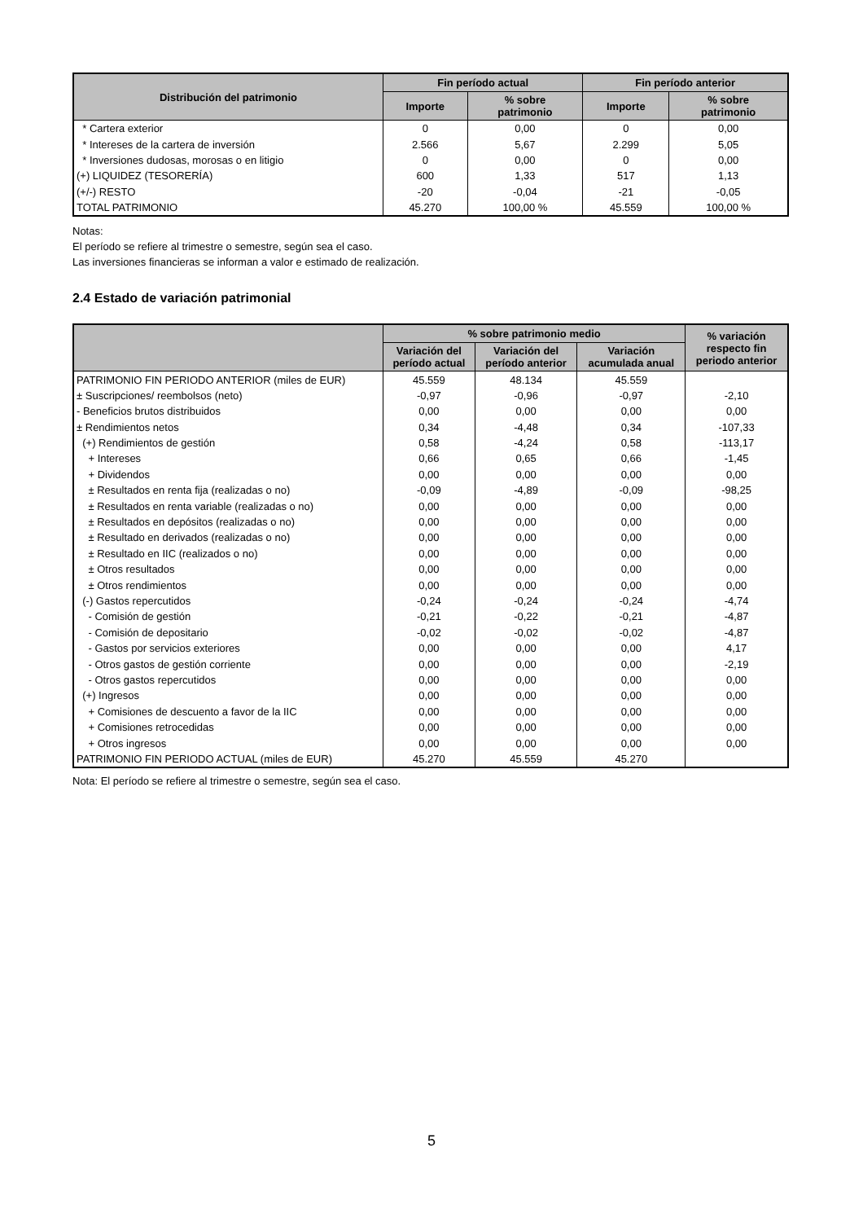| Distribución del patrimonio | Fin período actual | | Fin período anterior | |
| --- | --- | --- | --- | --- |
| | Importe | % sobre patrimonio | Importe | % sobre patrimonio |
| * Cartera exterior | 0 | 0,00 | 0 | 0,00 |
| * Intereses de la cartera de inversión | 2.566 | 5,67 | 2.299 | 5,05 |
| * Inversiones dudosas, morosas o en litigio | 0 | 0,00 | 0 | 0,00 |
| (+) LIQUIDEZ (TESORERÍA) | 600 | 1,33 | 517 | 1,13 |
| (+/-) RESTO | -20 | -0,04 | -21 | -0,05 |
| TOTAL PATRIMONIO | 45.270 | 100,00 % | 45.559 | 100,00 % |
Notas:
El período se refiere al trimestre o semestre, según sea el caso.
Las inversiones financieras se informan a valor e estimado de realización.
2.4 Estado de variación patrimonial
| | % sobre patrimonio medio | | | % variación respecto fin periodo anterior |
| --- | --- | --- | --- | --- |
| | Variación del período actual | Variación del período anterior | Variación acumulada anual | |
| PATRIMONIO FIN PERIODO ANTERIOR (miles de EUR) | 45.559 | 48.134 | 45.559 | |
| ± Suscripciones/ reembolsos (neto) | -0,97 | -0,96 | -0,97 | -2,10 |
| - Beneficios brutos distribuidos | 0,00 | 0,00 | 0,00 | 0,00 |
| ± Rendimientos netos | 0,34 | -4,48 | 0,34 | -107,33 |
| (+) Rendimientos de gestión | 0,58 | -4,24 | 0,58 | -113,17 |
| + Intereses | 0,66 | 0,65 | 0,66 | -1,45 |
| + Dividendos | 0,00 | 0,00 | 0,00 | 0,00 |
| ± Resultados en renta fija (realizadas o no) | -0,09 | -4,89 | -0,09 | -98,25 |
| ± Resultados en renta variable (realizadas o no) | 0,00 | 0,00 | 0,00 | 0,00 |
| ± Resultados en depósitos (realizadas o no) | 0,00 | 0,00 | 0,00 | 0,00 |
| ± Resultado en derivados (realizadas o no) | 0,00 | 0,00 | 0,00 | 0,00 |
| ± Resultado en IIC (realizados o no) | 0,00 | 0,00 | 0,00 | 0,00 |
| ± Otros resultados | 0,00 | 0,00 | 0,00 | 0,00 |
| ± Otros rendimientos | 0,00 | 0,00 | 0,00 | 0,00 |
| (-) Gastos repercutidos | -0,24 | -0,24 | -0,24 | -4,74 |
| - Comisión de gestión | -0,21 | -0,22 | -0,21 | -4,87 |
| - Comisión de depositario | -0,02 | -0,02 | -0,02 | -4,87 |
| - Gastos por servicios exteriores | 0,00 | 0,00 | 0,00 | 4,17 |
| - Otros gastos de gestión corriente | 0,00 | 0,00 | 0,00 | -2,19 |
| - Otros gastos repercutidos | 0,00 | 0,00 | 0,00 | 0,00 |
| (+) Ingresos | 0,00 | 0,00 | 0,00 | 0,00 |
| + Comisiones de descuento a favor de la IIC | 0,00 | 0,00 | 0,00 | 0,00 |
| + Comisiones retrocedidas | 0,00 | 0,00 | 0,00 | 0,00 |
| + Otros ingresos | 0,00 | 0,00 | 0,00 | 0,00 |
| PATRIMONIO FIN PERIODO ACTUAL (miles de EUR) | 45.270 | 45.559 | 45.270 | |
Nota: El período se refiere al trimestre o semestre, según sea el caso.
5